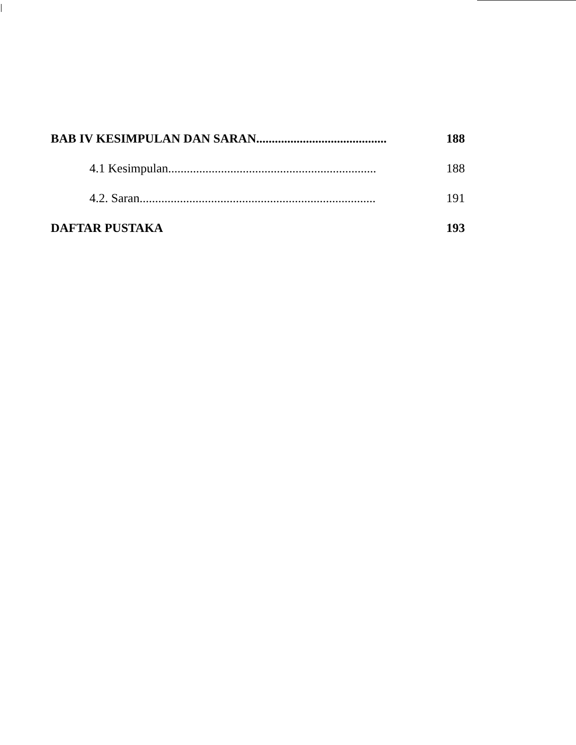BAB IV KESIMPULAN DAN SARAN.......................................... 188
4.1 Kesimpulan................................................................... 188
4.2. Saran............................................................................ 191
DAFTAR PUSTAKA 193